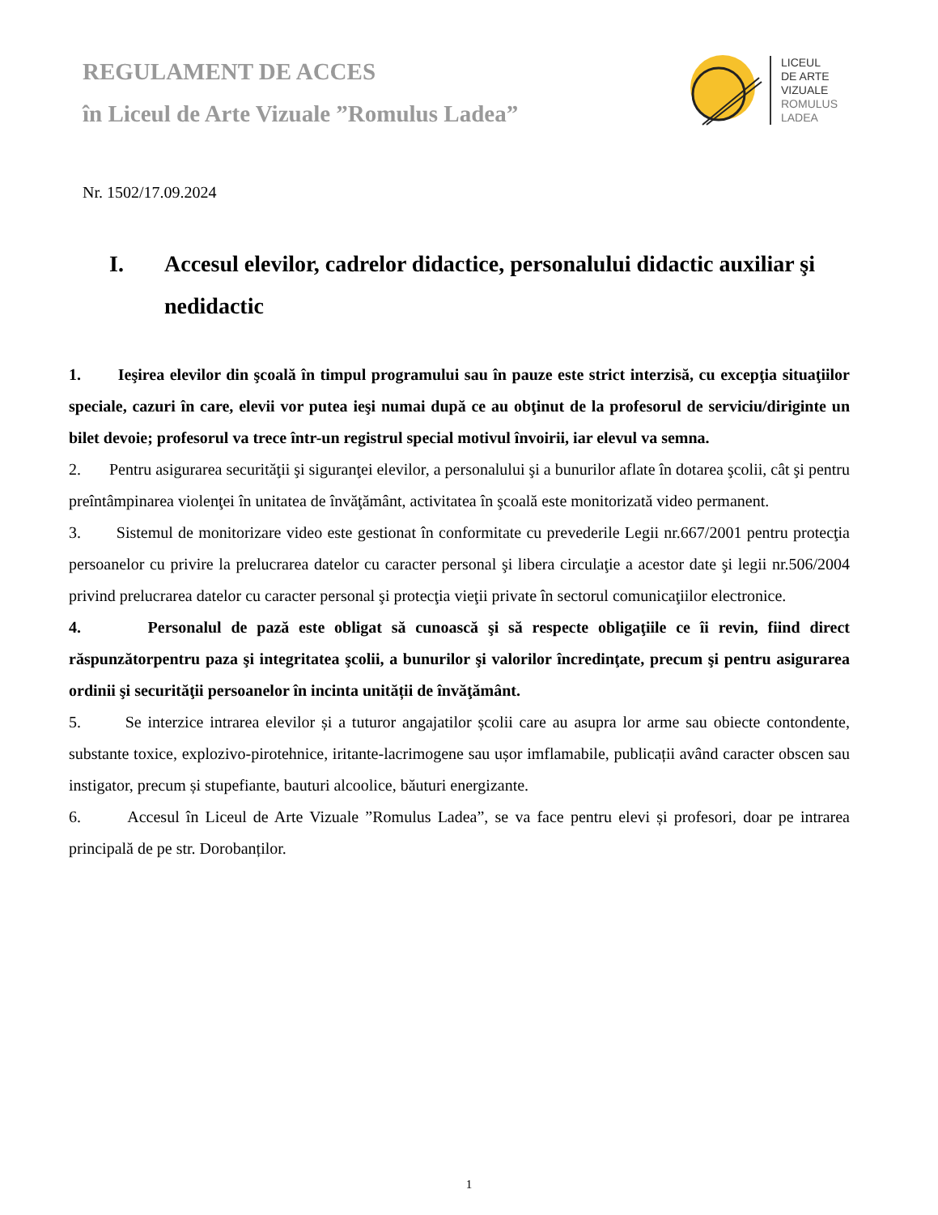REGULAMENT DE ACCES
în Liceul de Arte Vizuale ”Romulus Ladea”
LICEUL
DE ARTE
VIZUALE
ROMULUS
LADEA
Nr. 1502/17.09.2024
I. Accesul elevilor, cadrelor didactice, personalului didactic auxiliar şi nedidactic
1. Ieşirea elevilor din şcoală în timpul programului sau în pauze este strict interzisă, cu excepţia situaţiilor speciale, cazuri în care, elevii vor putea ieşi numai după ce au obţinut de la profesorul de serviciu/diriginte un bilet devoie; profesorul va trece într-un registrul special motivul învoirii, iar elevul va semna.
2. Pentru asigurarea securităţii şi siguranţei elevilor, a personalului şi a bunurilor aflate în dotarea şcolii, cât şi pentru preîntâmpinarea violenţei în unitatea de învăţământ, activitatea în şcoală este monitorizată video permanent.
3. Sistemul de monitorizare video este gestionat în conformitate cu prevederile Legii nr.667/2001 pentru protecţia persoanelor cu privire la prelucrarea datelor cu caracter personal şi libera circulaţie a acestor date şi legii nr.506/2004 privind prelucrarea datelor cu caracter personal şi protecţia vieţii private în sectorul comunicaţiilor electronice.
4. Personalul de pază este obligat să cunoască şi să respecte obligaţiile ce îi revin, fiind direct răspunzătorpentru paza şi integritatea şcolii, a bunurilor şi valorilor încredinţate, precum şi pentru asigurarea ordinii şi securităţii persoanelor în incinta unității de învăţământ.
5. Se interzice intrarea elevilor și a tuturor angajatilor școlii care au asupra lor arme sau obiecte contondente, substante toxice, explozivo-pirotehnice, iritante-lacrimogene sau ușor imflamabile, publicații având caracter obscen sau instigator, precum și stupefiante, bauturi alcoolice, băuturi energizante.
6. Accesul în Liceul de Arte Vizuale ”Romulus Ladea”, se va face pentru elevi și profesori, doar pe intrarea principală de pe str. Dorobanților.
1